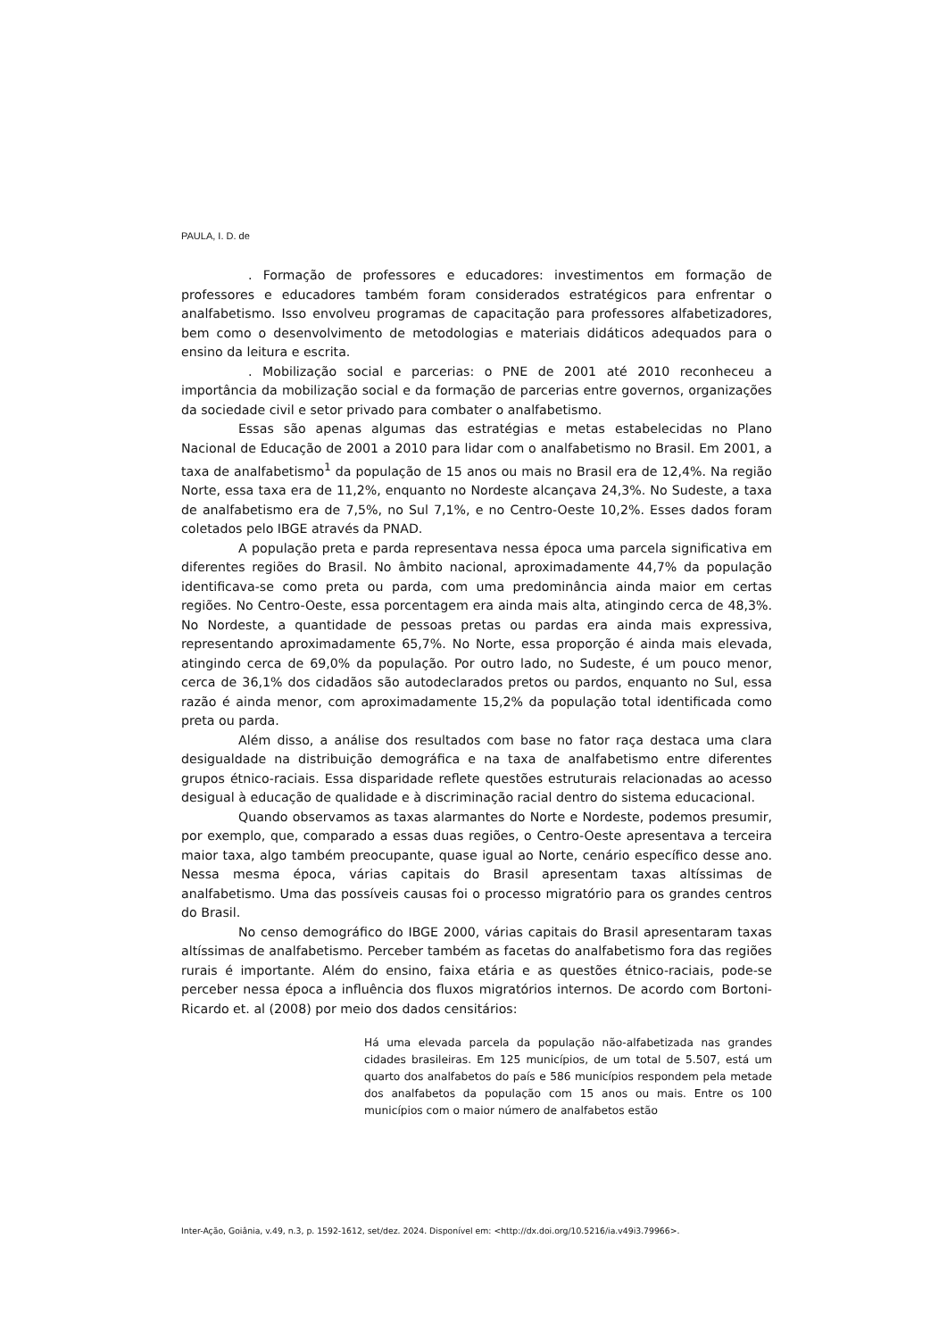PAULA, I. D. de
. Formação de professores e educadores: investimentos em formação de professores e educadores também foram considerados estratégicos para enfrentar o analfabetismo. Isso envolveu programas de capacitação para professores alfabetizadores, bem como o desenvolvimento de metodologias e materiais didáticos adequados para o ensino da leitura e escrita.
. Mobilização social e parcerias: o PNE de 2001 até 2010 reconheceu a importância da mobilização social e da formação de parcerias entre governos, organizações da sociedade civil e setor privado para combater o analfabetismo.
Essas são apenas algumas das estratégias e metas estabelecidas no Plano Nacional de Educação de 2001 a 2010 para lidar com o analfabetismo no Brasil. Em 2001, a taxa de analfabetismo<sup>1</sup> da população de 15 anos ou mais no Brasil era de 12,4%. Na região Norte, essa taxa era de 11,2%, enquanto no Nordeste alcançava 24,3%. No Sudeste, a taxa de analfabetismo era de 7,5%, no Sul 7,1%, e no Centro-Oeste 10,2%. Esses dados foram coletados pelo IBGE através da PNAD.
A população preta e parda representava nessa época uma parcela significativa em diferentes regiões do Brasil. No âmbito nacional, aproximadamente 44,7% da população identificava-se como preta ou parda, com uma predominância ainda maior em certas regiões. No Centro-Oeste, essa porcentagem era ainda mais alta, atingindo cerca de 48,3%. No Nordeste, a quantidade de pessoas pretas ou pardas era ainda mais expressiva, representando aproximadamente 65,7%. No Norte, essa proporção é ainda mais elevada, atingindo cerca de 69,0% da população. Por outro lado, no Sudeste, é um pouco menor, cerca de 36,1% dos cidadãos são autodeclarados pretos ou pardos, enquanto no Sul, essa razão é ainda menor, com aproximadamente 15,2% da população total identificada como preta ou parda.
Além disso, a análise dos resultados com base no fator raça destaca uma clara desigualdade na distribuição demográfica e na taxa de analfabetismo entre diferentes grupos étnico-raciais. Essa disparidade reflete questões estruturais relacionadas ao acesso desigual à educação de qualidade e à discriminação racial dentro do sistema educacional.
Quando observamos as taxas alarmantes do Norte e Nordeste, podemos presumir, por exemplo, que, comparado a essas duas regiões, o Centro-Oeste apresentava a terceira maior taxa, algo também preocupante, quase igual ao Norte, cenário específico desse ano. Nessa mesma época, várias capitais do Brasil apresentam taxas altíssimas de analfabetismo. Uma das possíveis causas foi o processo migratório para os grandes centros do Brasil.
No censo demográfico do IBGE 2000, várias capitais do Brasil apresentaram taxas altíssimas de analfabetismo. Perceber também as facetas do analfabetismo fora das regiões rurais é importante. Além do ensino, faixa etária e as questões étnico-raciais, pode-se perceber nessa época a influência dos fluxos migratórios internos. De acordo com Bortoni-Ricardo et. al (2008) por meio dos dados censitários:
Há uma elevada parcela da população não-alfabetizada nas grandes cidades brasileiras. Em 125 municípios, de um total de 5.507, está um quarto dos analfabetos do país e 586 municípios respondem pela metade dos analfabetos da população com 15 anos ou mais. Entre os 100 municípios com o maior número de analfabetos estão
Inter-Ação, Goiânia, v.49, n.3, p. 1592-1612, set/dez. 2024. Disponível em: <http://dx.doi.org/10.5216/ia.v49i3.79966>.